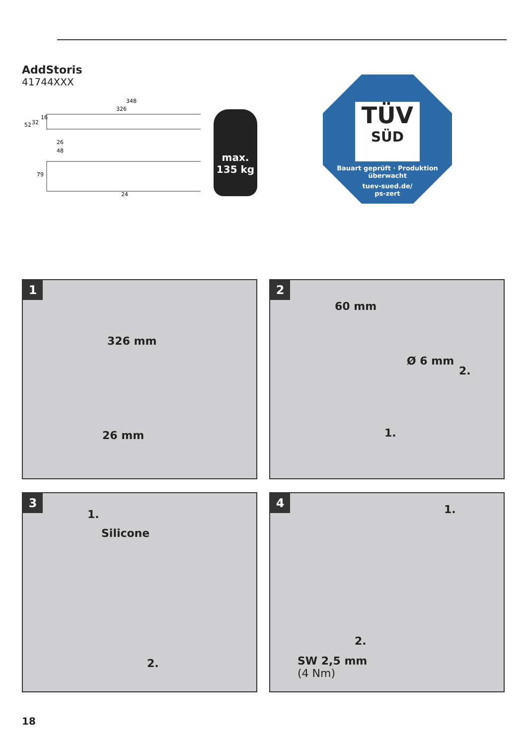AddStoris
41744XXX
348
326
52
32
16
26
48
79
24
max.
135 kg
TÜV
SÜD
Bauart geprüft · Produktion überwacht
tuev-sued.de/
ps-zert
1
326 mm
26 mm
2
60 mm
Ø 6 mm
2.
1.
3
1.
Silicone
2.
4
1.
2.
SW 2,5 mm
(4 Nm)
18